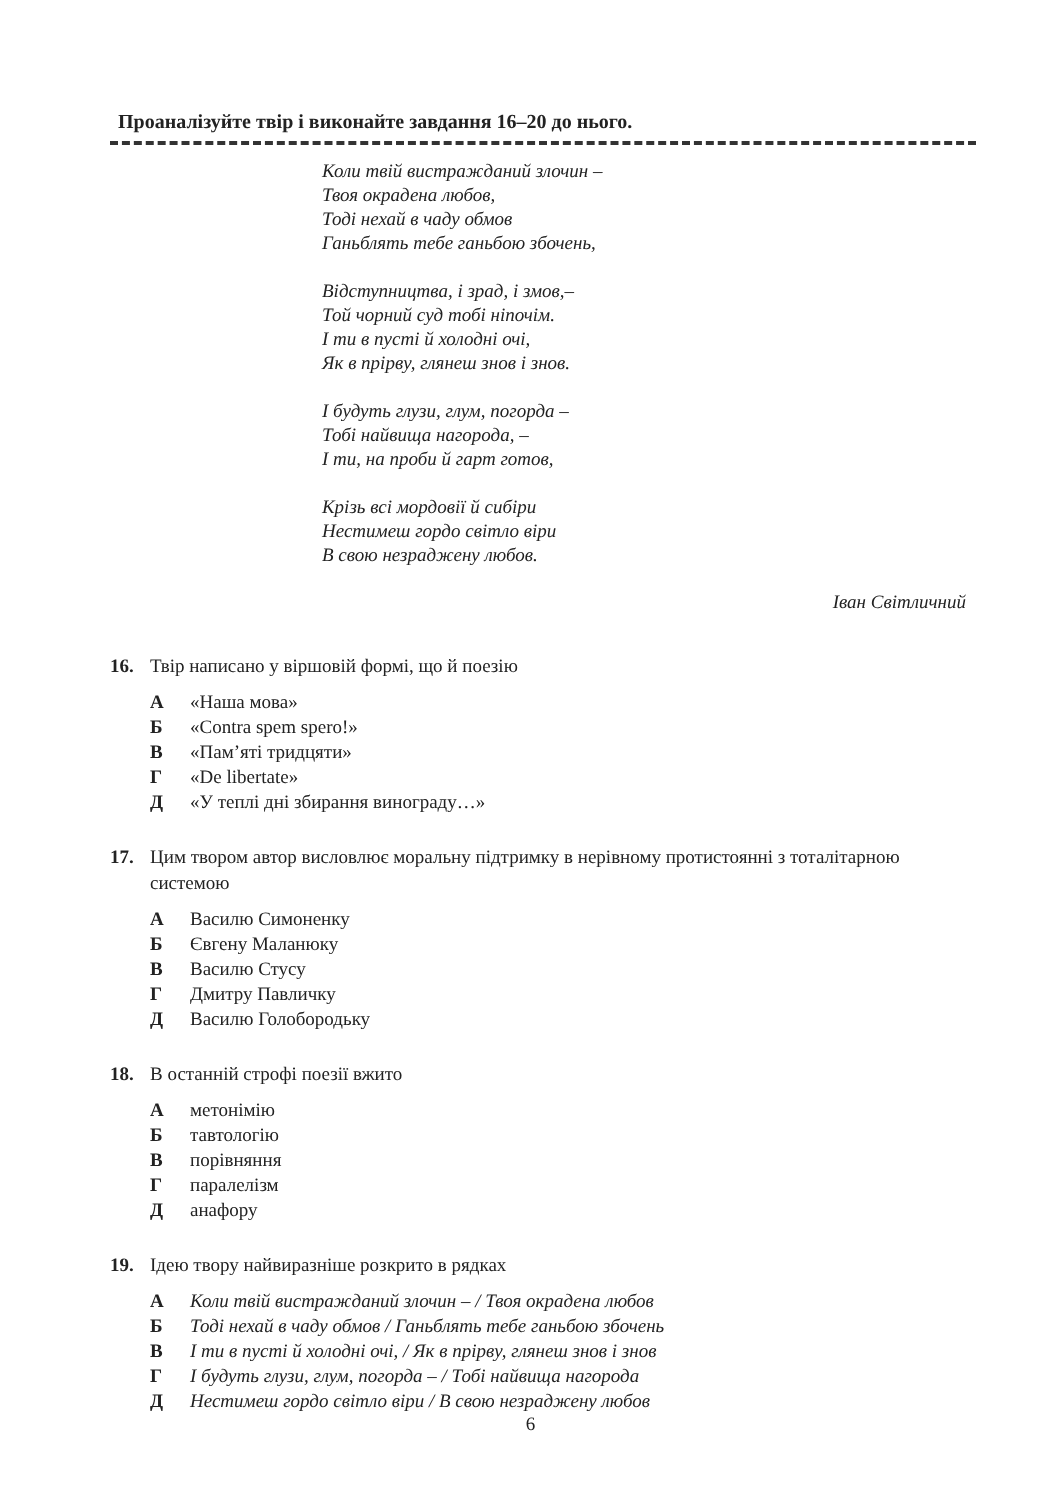Проаналізуйте твір і виконайте завдання 16–20 до нього.
Коли твій вистражданий злочин –
Твоя окрадена любов,
Тоді нехай в чаду обмов
Ганьблять тебе ганьбою збочень,
Відступництва, і зрад, і змов,–
Той чорний суд тобі ніпочім.
І ти в пусті й холодні очі,
Як в прірву, глянеш знов і знов.
І будуть глузи, глум, погорда –
Тобі найвища нагорода, –
І ти, на проби й гарт готов,
Крізь всі мордовії й сибіри
Нестимеш гордо світло віри
В свою незраджену любов.
Іван Світличний
16. Твір написано у віршовій формі, що й поезію
А «Наша мова»
Б «Contra spem spero!»
В «Пам’яті тридцяти»
Г «De libertate»
Д «У теплі дні збирання винограду…»
17. Цим твором автор висловлює моральну підтримку в нерівному протистоянні з тоталітарною системою
А Василю Симоненку
Б Євгену Маланюку
В Василю Стусу
Г Дмитру Павличку
Д Василю Голобородьку
18. В останній строфі поезії вжито
Аметонімію
Бтавтологію
Впорівняння
Гпаралелізм
Данафору
19. Ідею твору найвиразніше розкрито в рядках
А Коли твій вистражданий злочин – / Твоя окрадена любов
Б Тоді нехай в чаду обмов / Ганьблять тебе ганьбою збочень
В І ти в пусті й холодні очі, / Як в прірву, глянеш знов і знов
Г І будуть глузи, глум, погорда – / Тобі найвища нагорода
Д Нестимеш гордо світло віри / В свою незраджену любов
6